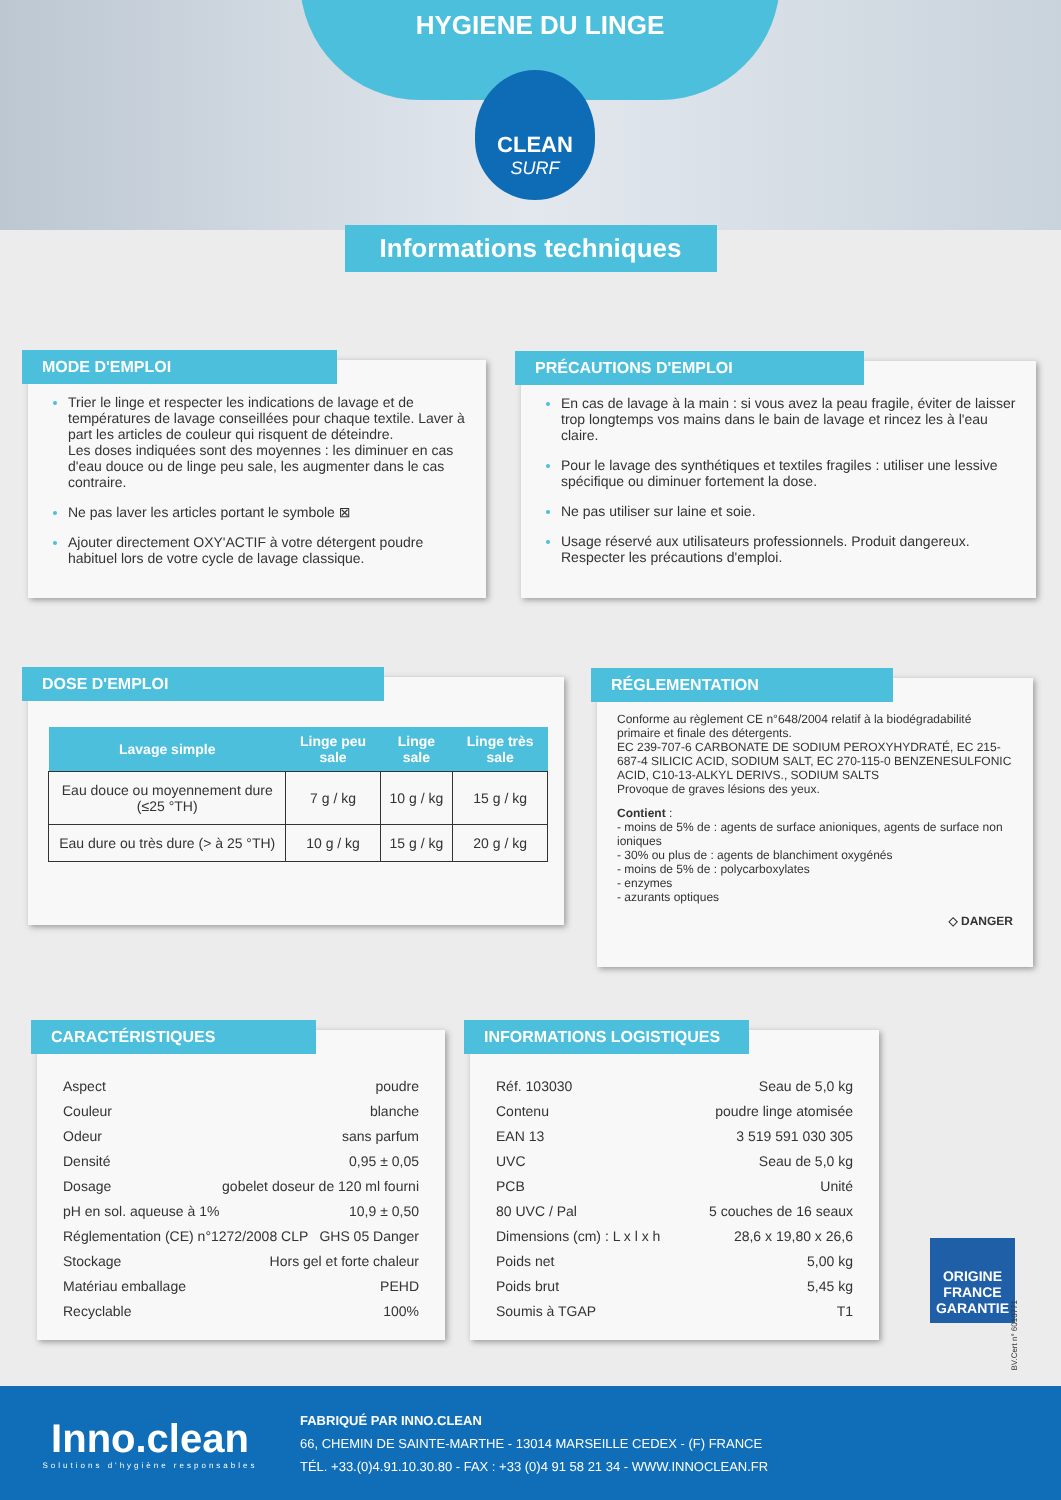HYGIENE DU LINGE
CLEAN
SURF
Informations techniques
MODE D'EMPLOI
Trier le linge et respecter les indications de lavage et de températures de lavage conseillées pour chaque textile. Laver à part les articles de couleur qui risquent de déteindre.
Les doses indiquées sont des moyennes : les diminuer en cas d'eau douce ou de linge peu sale, les augmenter dans le cas contraire.
Ne pas laver les articles portant le symbole ⊠
Ajouter directement OXY'ACTIF à votre détergent poudre habituel lors de votre cycle de lavage classique.
PRÉCAUTIONS D'EMPLOI
En cas de lavage à la main : si vous avez la peau fragile, éviter de laisser trop longtemps vos mains dans le bain de lavage et rincez les à l'eau claire.
Pour le lavage des synthétiques et textiles fragiles : utiliser une lessive spécifique ou diminuer fortement la dose.
Ne pas utiliser sur laine et soie.
Usage réservé aux utilisateurs professionnels. Produit dangereux. Respecter les précautions d'emploi.
DOSE D'EMPLOI
| Lavage simple | Linge peu sale | Linge sale | Linge très sale |
| --- | --- | --- | --- |
| Eau douce ou moyennement dure (≤25 °TH) | 7 g / kg | 10 g / kg | 15 g / kg |
| Eau dure ou très dure (> à 25 °TH) | 10 g / kg | 15 g / kg | 20 g / kg |
RÉGLEMENTATION
Conforme au règlement CE n°648/2004 relatif à la biodégradabilité primaire et finale des détergents.
EC 239-707-6 CARBONATE DE SODIUM PEROXYHYDRATÉ, EC 215-687-4 SILICIC ACID, SODIUM SALT, EC 270-115-0 BENZENESULFONIC ACID, C10-13-ALKYL DERIVS., SODIUM SALTS
Provoque de graves lésions des yeux.
Contient :
- moins de 5% de : agents de surface anioniques, agents de surface non ioniques
- 30% ou plus de : agents de blanchiment oxygénés
- moins de 5% de : polycarboxylates
- enzymes
- azurants optiques
◇ DANGER
CARACTÉRISTIQUES
Aspect poudre
Couleur blanche
Odeur sans parfum
Densité 0,95 ± 0,05
Dosage gobelet doseur de 120 ml fourni
pH en sol. aqueuse à 1% 10,9 ± 0,50
Réglementation (CE) n°1272/2008 CLP GHS 05 Danger
Stockage Hors gel et forte chaleur
Matériau emballage PEHD
Recyclable 100%
INFORMATIONS LOGISTIQUES
Réf. 103030 Seau de 5,0 kg
Contenu poudre linge atomisée
EAN 13 3 519 591 030 305
UVC Seau de 5,0 kg
PCB Unité
80 UVC / Pal 5 couches de 16 seaux
Dimensions (cm) : L x l x h 28,6 x 19,80 x 26,6
Poids net 5,00 kg
Poids brut 5,45 kg
Soumis à TGAP T1
ORIGINE FRANCE GARANTIE
BV.Cert n° 6010771
Inno.clean
Solutions d'hygiène responsables
FABRIQUÉ PAR INNO.CLEAN
66, CHEMIN DE SAINTE-MARTHE - 13014 MARSEILLE CEDEX - (F) FRANCE
TÉL. +33.(0)4.91.10.30.80 - FAX : +33 (0)4 91 58 21 34 - WWW.INNOCLEAN.FR